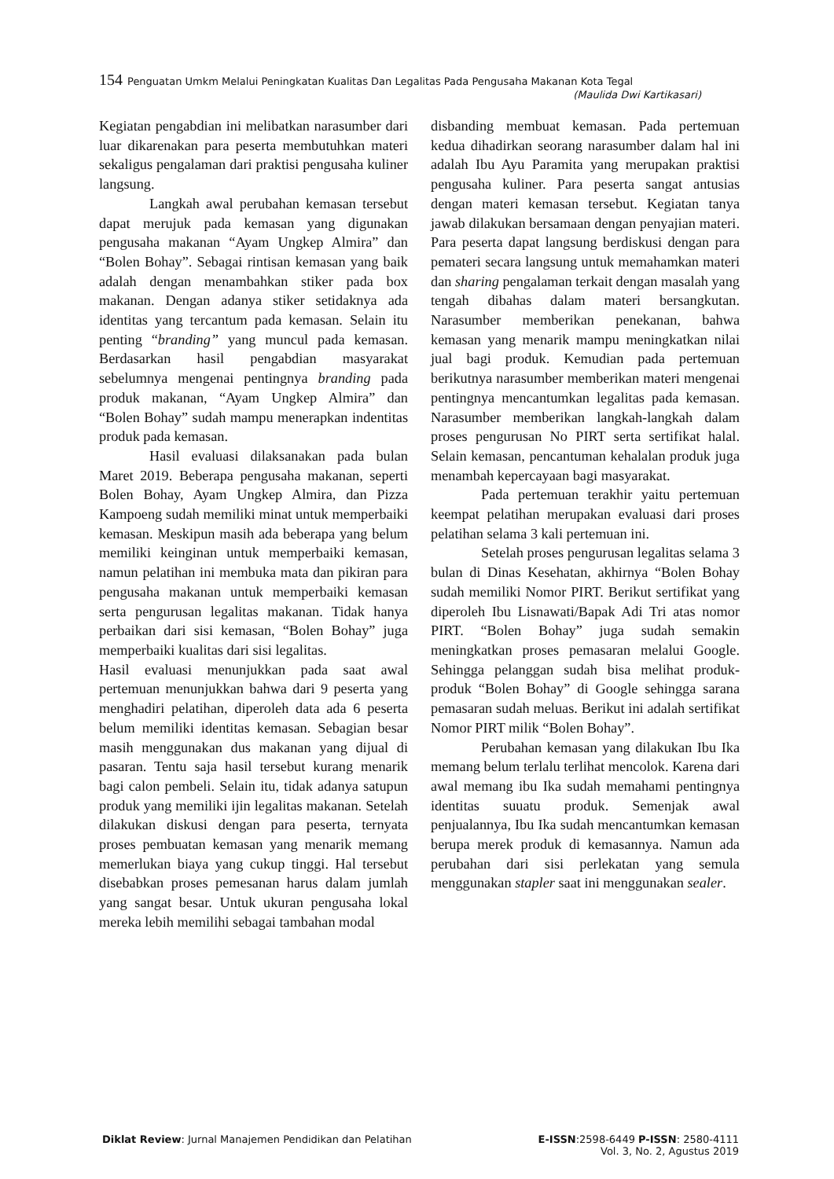154 Penguatan Umkm Melalui Peningkatan Kualitas Dan Legalitas Pada Pengusaha Makanan Kota Tegal
(Maulida Dwi Kartikasari)
Kegiatan pengabdian ini melibatkan narasumber dari luar dikarenakan para peserta membutuhkan materi sekaligus pengalaman dari praktisi pengusaha kuliner langsung.
Langkah awal perubahan kemasan tersebut dapat merujuk pada kemasan yang digunakan pengusaha makanan “Ayam Ungkep Almira” dan “Bolen Bohay”. Sebagai rintisan kemasan yang baik adalah dengan menambahkan stiker pada box makanan. Dengan adanya stiker setidaknya ada identitas yang tercantum pada kemasan. Selain itu penting “branding” yang muncul pada kemasan. Berdasarkan hasil pengabdian masyarakat sebelumnya mengenai pentingnya branding pada produk makanan, “Ayam Ungkep Almira” dan “Bolen Bohay” sudah mampu menerapkan indentitas produk pada kemasan.
Hasil evaluasi dilaksanakan pada bulan Maret 2019. Beberapa pengusaha makanan, seperti Bolen Bohay, Ayam Ungkep Almira, dan Pizza Kampoeng sudah memiliki minat untuk memperbaiki kemasan. Meskipun masih ada beberapa yang belum memiliki keinginan untuk memperbaiki kemasan, namun pelatihan ini membuka mata dan pikiran para pengusaha makanan untuk memperbaiki kemasan serta pengurusan legalitas makanan. Tidak hanya perbaikan dari sisi kemasan, “Bolen Bohay” juga memperbaiki kualitas dari sisi legalitas.
Hasil evaluasi menunjukkan pada saat awal pertemuan menunjukkan bahwa dari 9 peserta yang menghadiri pelatihan, diperoleh data ada 6 peserta belum memiliki identitas kemasan. Sebagian besar masih menggunakan dus makanan yang dijual di pasaran. Tentu saja hasil tersebut kurang menarik bagi calon pembeli. Selain itu, tidak adanya satupun produk yang memiliki ijin legalitas makanan. Setelah dilakukan diskusi dengan para peserta, ternyata proses pembuatan kemasan yang menarik memang memerlukan biaya yang cukup tinggi. Hal tersebut disebabkan proses pemesanan harus dalam jumlah yang sangat besar. Untuk ukuran pengusaha lokal mereka lebih memilihi sebagai tambahan modal
disbanding membuat kemasan. Pada pertemuan kedua dihadirkan seorang narasumber dalam hal ini adalah Ibu Ayu Paramita yang merupakan praktisi pengusaha kuliner. Para peserta sangat antusias dengan materi kemasan tersebut. Kegiatan tanya jawab dilakukan bersamaan dengan penyajian materi. Para peserta dapat langsung berdiskusi dengan para pemateri secara langsung untuk memahamkan materi dan sharing pengalaman terkait dengan masalah yang tengah dibahas dalam materi bersangkutan. Narasumber memberikan penekanan, bahwa kemasan yang menarik mampu meningkatkan nilai jual bagi produk. Kemudian pada pertemuan berikutnya narasumber memberikan materi mengenai pentingnya mencantumkan legalitas pada kemasan. Narasumber memberikan langkah-langkah dalam proses pengurusan No PIRT serta sertifikat halal. Selain kemasan, pencantuman kehalalan produk juga menambah kepercayaan bagi masyarakat.
Pada pertemuan terakhir yaitu pertemuan keempat pelatihan merupakan evaluasi dari proses pelatihan selama 3 kali pertemuan ini.
Setelah proses pengurusan legalitas selama 3 bulan di Dinas Kesehatan, akhirnya “Bolen Bohay sudah memiliki Nomor PIRT. Berikut sertifikat yang diperoleh Ibu Lisnawati/Bapak Adi Tri atas nomor PIRT. “Bolen Bohay” juga sudah semakin meningkatkan proses pemasaran melalui Google. Sehingga pelanggan sudah bisa melihat produk-produk “Bolen Bohay” di Google sehingga sarana pemasaran sudah meluas. Berikut ini adalah sertifikat Nomor PIRT milik “Bolen Bohay”.
Perubahan kemasan yang dilakukan Ibu Ika memang belum terlalu terlihat mencolok. Karena dari awal memang ibu Ika sudah memahami pentingnya identitas suuatu produk. Semenjak awal penjualannya, Ibu Ika sudah mencantumkan kemasan berupa merek produk di kemasannya. Namun ada perubahan dari sisi perlekatan yang semula menggunakan stapler saat ini menggunakan sealer.
Diklat Review: Jurnal Manajemen Pendidikan dan Pelatihan
E-ISSN:2598-6449 P-ISSN: 2580-4111
Vol. 3, No. 2, Agustus 2019